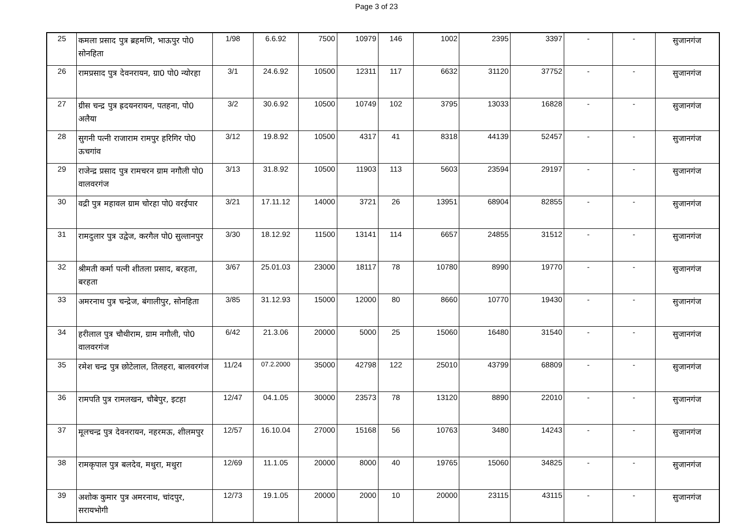Page 3 of 23
| 25 | कमला प्रसाद पुत्र ब्रहमणि, भाऊपुर पो0 सोनहिता | 1/98 | 6.6.92 | 7500 | 10979 | 146 | 1002 | 2395 | 3397 | - | - | सुजानगंज |
| 26 | रामप्रसाद पुत्र देवनरायन, ग्रा0 पो0 न्योरहा | 3/1 | 24.6.92 | 10500 | 12311 | 117 | 6632 | 31120 | 37752 | - | - | सुजानगंज |
| 27 | ग्रीस चन्द्र पुत्र ह्रदयनरायन, पतहना, पो0 अलैया | 3/2 | 30.6.92 | 10500 | 10749 | 102 | 3795 | 13033 | 16828 | - | - | सुजानगंज |
| 28 | सुगनी पत्नी राजाराम रामपुर हरिगिर पो0 ऊचगांव | 3/12 | 19.8.92 | 10500 | 4317 | 41 | 8318 | 44139 | 52457 | - | - | सुजानगंज |
| 29 | राजेन्द्र प्रसाद पुत्र रामचरन ग्राम नगौली पो0 वालवरगंज | 3/13 | 31.8.92 | 10500 | 11903 | 113 | 5603 | 23594 | 29197 | - | - | सुजानगंज |
| 30 | वद्री पुत्र महावल ग्राम चोरहा पो0 वरईपार | 3/21 | 17.11.12 | 14000 | 3721 | 26 | 13951 | 68904 | 82855 | - | - | सुजानगंज |
| 31 | रामदुलार पुत्र उद्वेज, करगैल पो0 सुल्तानपुर | 3/30 | 18.12.92 | 11500 | 13141 | 114 | 6657 | 24855 | 31512 | - | - | सुजानगंज |
| 32 | श्रीमती कर्मा पत्नी शीतला प्रसाद, बरहता, बरहता | 3/67 | 25.01.03 | 23000 | 18117 | 78 | 10780 | 8990 | 19770 | - | - | सुजानगंज |
| 33 | अमरनाथ पुत्र चन्द्रेज, बंगालीपुर, सोनहिता | 3/85 | 31.12.93 | 15000 | 12000 | 80 | 8660 | 10770 | 19430 | - | - | सुजानगंज |
| 34 | हरीलाल पुत्र चौथीराम, ग्राम नगौली, पो0 वालवरगंज | 6/42 | 21.3.06 | 20000 | 5000 | 25 | 15060 | 16480 | 31540 | - | - | सुजानगंज |
| 35 | रमेश चन्द्र पुत्र छोटेलाल, तिलहरा, बालवरगंज | 11/24 | 07.2.2000 | 35000 | 42798 | 122 | 25010 | 43799 | 68809 | - | - | सुजानगंज |
| 36 | रामपति पुत्र रामलखन, चौबेपुर, इटहा | 12/47 | 04.1.05 | 30000 | 23573 | 78 | 13120 | 8890 | 22010 | - | - | सुजानगंज |
| 37 | मूलचन्द्र पुत्र देवनरायन, नहरमऊ, शीलमपुर | 12/57 | 16.10.04 | 27000 | 15168 | 56 | 10763 | 3480 | 14243 | - | - | सुजानगंज |
| 38 | रामकृपाल पुत्र बलदेव, मथुरा, मथुरा | 12/69 | 11.1.05 | 20000 | 8000 | 40 | 19765 | 15060 | 34825 | - | - | सुजानगंज |
| 39 | अशोक कुमार पुत्र अमरनाथ, चांदपुर, सरायभोगी | 12/73 | 19.1.05 | 20000 | 2000 | 10 | 20000 | 23115 | 43115 | - | - | सुजानगंज |